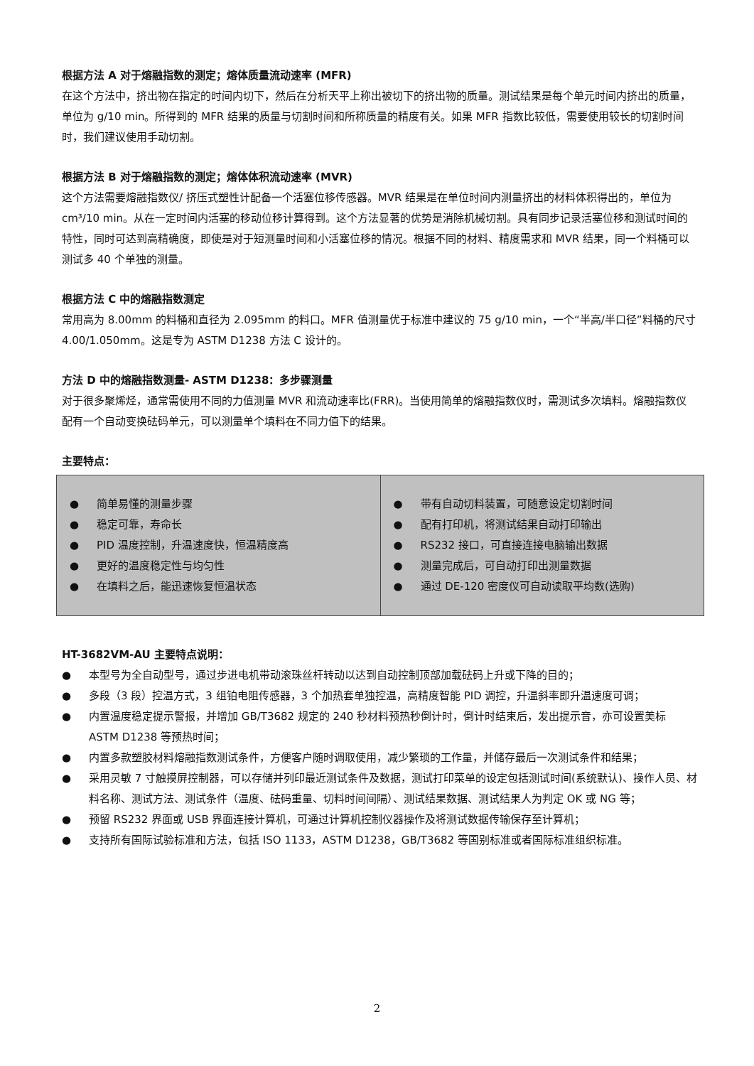根据方法 A 对于熔融指数的测定；熔体质量流动速率 (MFR)
在这个方法中，挤出物在指定的时间内切下，然后在分析天平上称出被切下的挤出物的质量。测试结果是每个单元时间内挤出的质量，单位为 g/10 min。所得到的 MFR 结果的质量与切割时间和所称质量的精度有关。如果 MFR 指数比较低，需要使用较长的切割时间时，我们建议使用手动切割。
根据方法 B 对于熔融指数的测定；熔体体积流动速率 (MVR)
这个方法需要熔融指数仪/ 挤压式塑性计配备一个活塞位移传感器。MVR 结果是在单位时间内测量挤出的材料体积得出的，单位为 cm³/10 min。从在一定时间内活塞的移动位移计算得到。这个方法显著的优势是消除机械切割。具有同步记录活塞位移和测试时间的特性，同时可达到高精确度，即使是对于短测量时间和小活塞位移的情况。根据不同的材料、精度需求和 MVR 结果，同一个料桶可以测试多 40 个单独的测量。
根据方法 C 中的熔融指数测定
常用高为 8.00mm 的料桶和直径为 2.095mm 的料口。MFR 值测量优于标准中建议的 75 g/10 min，一个“半高/半口径”料桶的尺寸 4.00/1.050mm。这是专为 ASTM D1238 方法 C 设计的。
方法 D 中的熔融指数测量- ASTM D1238：多步骤测量
对于很多聚烯烃，通常需使用不同的力值测量 MVR 和流动速率比(FRR)。当使用简单的熔融指数仪时，需测试多次填料。熔融指数仪配有一个自动变换砝码单元，可以测量单个填料在不同力值下的结果。
主要特点：
| ● 简单易懂的测量步骤 ● 稳定可靠，寿命长 ● PID 温度控制，升温速度快，恒温精度高 ● 更好的温度稳定性与均匀性 ● 在填料之后，能迅速恢复恒温状态 | ● 带有自动切料装置，可随意设定切割时间 ● 配有打印机，将测试结果自动打印输出 ● RS232 接口，可直接连接电脑输出数据 ● 测量完成后，可自动打印出测量数据 ● 通过 DE-120 密度仪可自动读取平均数(选购) |
HT-3682VM-AU 主要特点说明：
● 本型号为全自动型号，通过步进电机带动滚珠丝杆转动以达到自动控制顶部加载砝码上升或下降的目的；
● 多段（3 段）控温方式，3 组铂电阻传感器，3 个加热套单独控温，高精度智能 PID 调控，升温斜率即升温速度可调；
● 内置温度稳定提示警报，并增加 GB/T3682 规定的 240 秒材料预热秒倒计时，倒计时结束后，发出提示音，亦可设置美标 ASTM D1238 等预热时间；
● 内置多款塑胶材料熔融指数测试条件，方便客户随时调取使用，减少繁琐的工作量，并储存最后一次测试条件和结果；
● 采用灵敏 7 寸触摸屏控制器，可以存储并列印最近测试条件及数据，测试打印菜单的设定包括测试时间(系统默认)、操作人员、材料名称、测试方法、测试条件（温度、砝码重量、切料时间间隔）、测试结果数据、测试结果人为判定 OK 或 NG 等；
● 预留 RS232 界面或 USB 界面连接计算机，可通过计算机控制仪器操作及将测试数据传输保存至计算机；
● 支持所有国际试验标准和方法，包括 ISO 1133，ASTM D1238，GB/T3682 等国别标准或者国际标准组织标准。
2